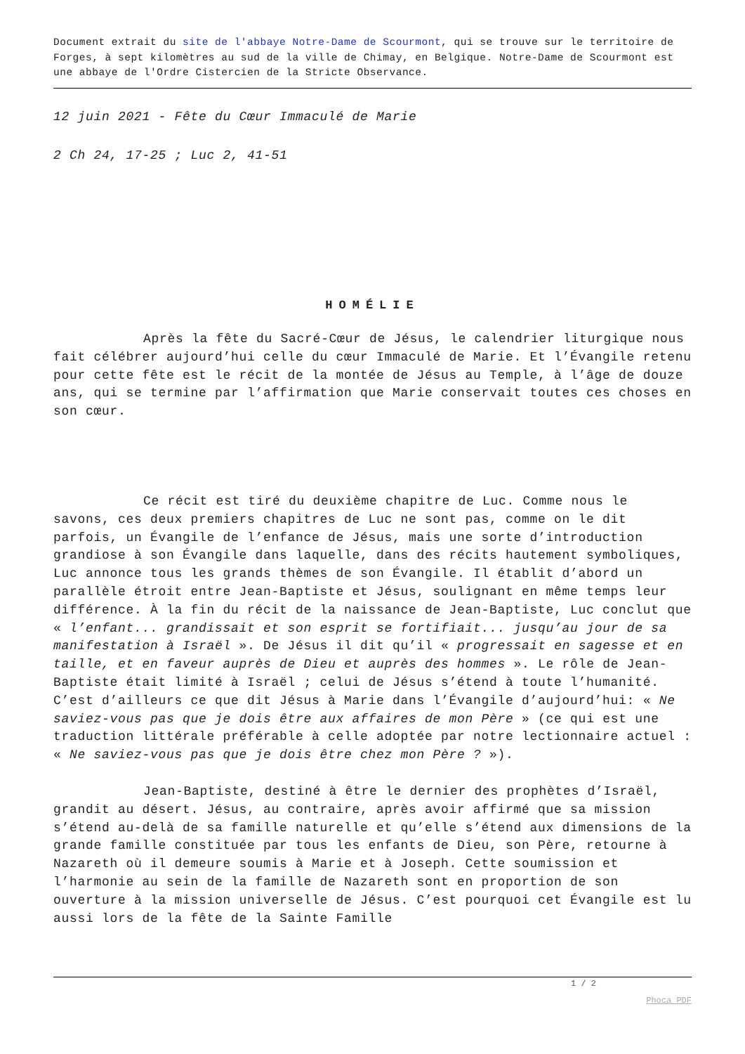Document extrait du site de l'abbaye Notre-Dame de Scourmont, qui se trouve sur le territoire de Forges, à sept kilomètres au sud de la ville de Chimay, en Belgique. Notre-Dame de Scourmont est une abbaye de l'Ordre Cistercien de la Stricte Observance.
12 juin 2021 - Fête du Cœur Immaculé de Marie
2 Ch 24, 17-25 ; Luc 2, 41-51
HOMÉLIE
Après la fête du Sacré-Cœur de Jésus, le calendrier liturgique nous fait célébrer aujourd’hui celle du cœur Immaculé de Marie. Et l’Évangile retenu pour cette fête est le récit de la montée de Jésus au Temple, à l’âge de douze ans, qui se termine par l’affirmation que Marie conservait toutes ces choses en son cœur.
Ce récit est tiré du deuxième chapitre de Luc. Comme nous le savons, ces deux premiers chapitres de Luc ne sont pas, comme on le dit parfois, un Évangile de l’enfance de Jésus, mais une sorte d’introduction grandiose à son Évangile dans laquelle, dans des récits hautement symboliques, Luc annonce tous les grands thèmes de son Évangile. Il établit d’abord un parallèle étroit entre Jean-Baptiste et Jésus, soulignant en même temps leur différence. À la fin du récit de la naissance de Jean-Baptiste, Luc conclut que « l’enfant... grandissait et son esprit se fortifiait... jusqu’au jour de sa manifestation à Israël ». De Jésus il dit qu’il « progressait en sagesse et en taille, et en faveur auprès de Dieu et auprès des hommes ». Le rôle de Jean-Baptiste était limité à Israël ; celui de Jésus s’étend à toute l’humanité. C’est d’ailleurs ce que dit Jésus à Marie dans l’Évangile d’aujourd’hui: « Ne saviez-vous pas que je dois être aux affaires de mon Père » (ce qui est une traduction littérale préférable à celle adoptée par notre lectionnaire actuel : « Ne saviez-vous pas que je dois être chez mon Père ? »).
Jean-Baptiste, destiné à être le dernier des prophètes d’Israël, grandit au désert. Jésus, au contraire, après avoir affirmé que sa mission s’étend au-delà de sa famille naturelle et qu’elle s’étend aux dimensions de la grande famille constituée par tous les enfants de Dieu, son Père, retourne à Nazareth où il demeure soumis à Marie et à Joseph. Cette soumission et l’harmonie au sein de la famille de Nazareth sont en proportion de son ouverture à la mission universelle de Jésus. C’est pourquoi cet Évangile est lu aussi lors de la fête de la Sainte Famille
1 / 2
Phoca PDF